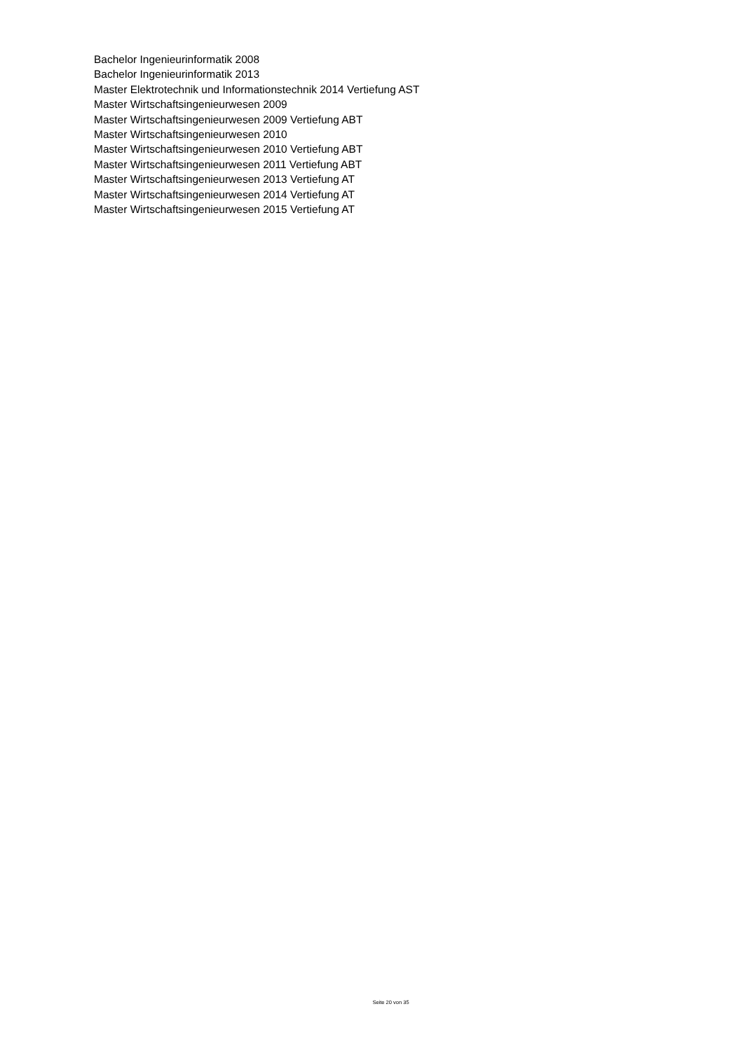Bachelor Ingenieurinformatik 2008
Bachelor Ingenieurinformatik 2013
Master Elektrotechnik und Informationstechnik 2014 Vertiefung AST
Master Wirtschaftsingenieurwesen 2009
Master Wirtschaftsingenieurwesen 2009 Vertiefung ABT
Master Wirtschaftsingenieurwesen 2010
Master Wirtschaftsingenieurwesen 2010 Vertiefung ABT
Master Wirtschaftsingenieurwesen 2011 Vertiefung ABT
Master Wirtschaftsingenieurwesen 2013 Vertiefung AT
Master Wirtschaftsingenieurwesen 2014 Vertiefung AT
Master Wirtschaftsingenieurwesen 2015 Vertiefung AT
Seite 20 von 35